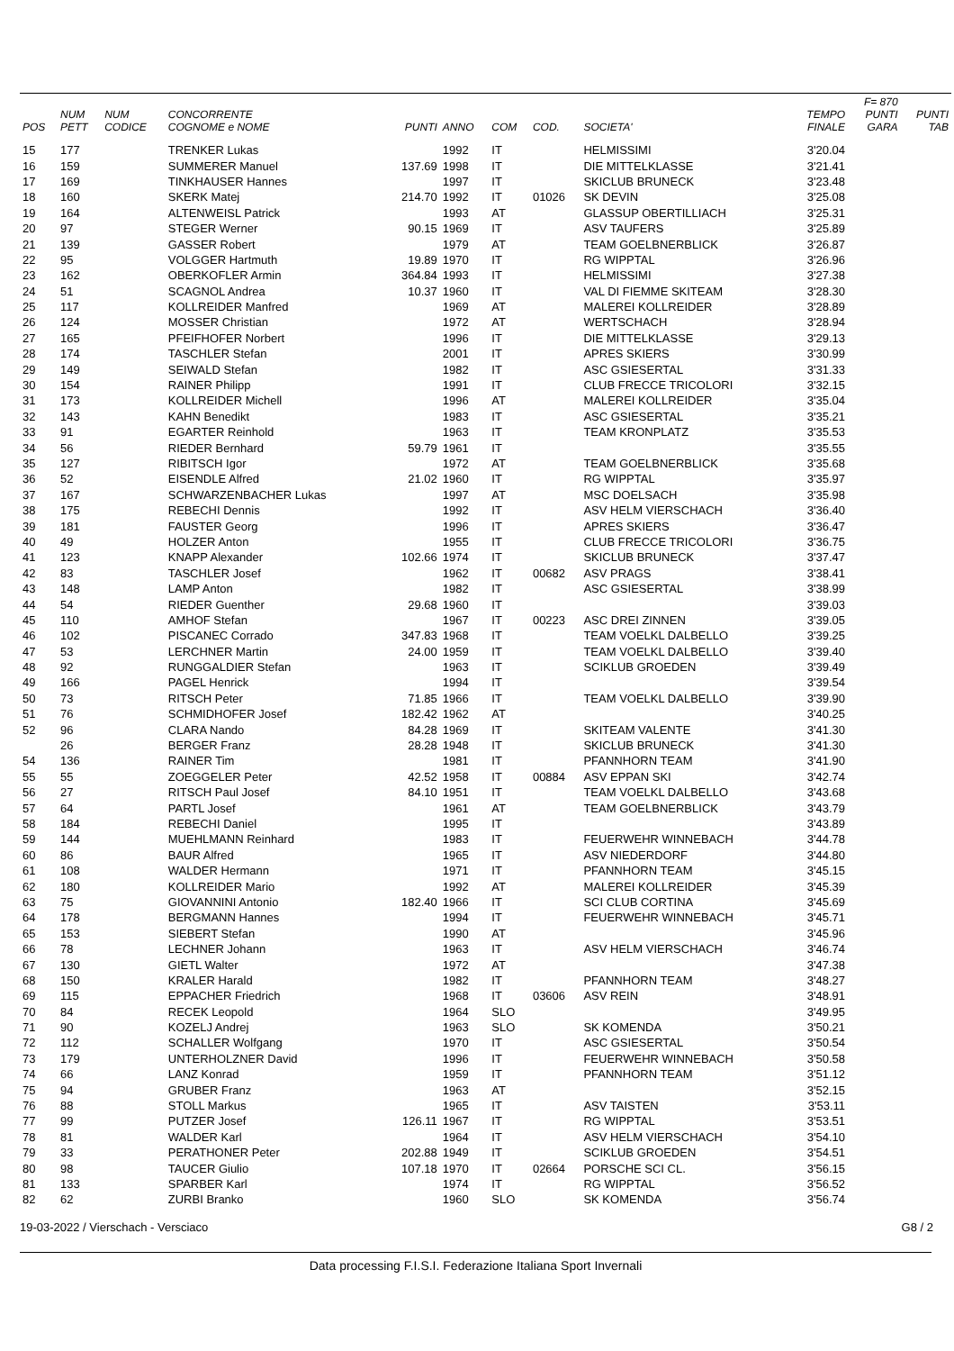| POS | NUM PETT | NUM CODICE | CONCORRENTE COGNOME e NOME | PUNTI | ANNO | COM | COD. | SOCIETA' | TEMPO FINALE | F= 870 PUNTI GARA | PUNTI TAB |
| --- | --- | --- | --- | --- | --- | --- | --- | --- | --- | --- | --- |
| 15 | 177 | | TRENKER Lukas | | 1992 | IT | | HELMISSIMI | 3'20.04 | | |
| 16 | 159 | | SUMMERER Manuel | 137.69 | 1998 | IT | | DIE MITTELKLASSE | 3'21.41 | | |
| 17 | 169 | | TINKHAUSER Hannes | | 1997 | IT | | SKICLUB BRUNECK | 3'23.48 | | |
| 18 | 160 | | SKERK Matej | 214.70 | 1992 | IT | 01026 | SK DEVIN | 3'25.08 | | |
| 19 | 164 | | ALTENWEISL Patrick | | 1993 | AT | | GLASSUP OBERTILLIACH | 3'25.31 | | |
| 20 | 97 | | STEGER Werner | 90.15 | 1969 | IT | | ASV TAUFERS | 3'25.89 | | |
| 21 | 139 | | GASSER Robert | | 1979 | AT | | TEAM GOELBNERBLICK | 3'26.87 | | |
| 22 | 95 | | VOLGGER Hartmuth | 19.89 | 1970 | IT | | RG WIPPTAL | 3'26.96 | | |
| 23 | 162 | | OBERKOFLER Armin | 364.84 | 1993 | IT | | HELMISSIMI | 3'27.38 | | |
| 24 | 51 | | SCAGNOL Andrea | 10.37 | 1960 | IT | | VAL DI FIEMME SKITEAM | 3'28.30 | | |
| 25 | 117 | | KOLLREIDER Manfred | | 1969 | AT | | MALEREI KOLLREIDER | 3'28.89 | | |
| 26 | 124 | | MOSSER Christian | | 1972 | AT | | WERTSCHACH | 3'28.94 | | |
| 27 | 165 | | PFEIFHOFER Norbert | | 1996 | IT | | DIE MITTELKLASSE | 3'29.13 | | |
| 28 | 174 | | TASCHLER Stefan | | 2001 | IT | | APRES SKIERS | 3'30.99 | | |
| 29 | 149 | | SEIWALD Stefan | | 1982 | IT | | ASC GSIESERTAL | 3'31.33 | | |
| 30 | 154 | | RAINER Philipp | | 1991 | IT | | CLUB FRECCE TRICOLORI | 3'32.15 | | |
| 31 | 173 | | KOLLREIDER Michell | | 1996 | AT | | MALEREI KOLLREIDER | 3'35.04 | | |
| 32 | 143 | | KAHN Benedikt | | 1983 | IT | | ASC GSIESERTAL | 3'35.21 | | |
| 33 | 91 | | EGARTER Reinhold | | 1963 | IT | | TEAM KRONPLATZ | 3'35.53 | | |
| 34 | 56 | | RIEDER Bernhard | 59.79 | 1961 | IT | | | 3'35.55 | | |
| 35 | 127 | | RIBITSCH Igor | | 1972 | AT | | TEAM GOELBNERBLICK | 3'35.68 | | |
| 36 | 52 | | EISENDLE Alfred | 21.02 | 1960 | IT | | RG WIPPTAL | 3'35.97 | | |
| 37 | 167 | | SCHWARZENBACHER Lukas | | 1997 | AT | | MSC DOELSACH | 3'35.98 | | |
| 38 | 175 | | REBECHI Dennis | | 1992 | IT | | ASV HELM VIERSCHACH | 3'36.40 | | |
| 39 | 181 | | FAUSTER Georg | | 1996 | IT | | APRES SKIERS | 3'36.47 | | |
| 40 | 49 | | HOLZER Anton | | 1955 | IT | | CLUB FRECCE TRICOLORI | 3'36.75 | | |
| 41 | 123 | | KNAPP Alexander | 102.66 | 1974 | IT | | SKICLUB BRUNECK | 3'37.47 | | |
| 42 | 83 | | TASCHLER Josef | | 1962 | IT | 00682 | ASV PRAGS | 3'38.41 | | |
| 43 | 148 | | LAMP Anton | | 1982 | IT | | ASC GSIESERTAL | 3'38.99 | | |
| 44 | 54 | | RIEDER Guenther | 29.68 | 1960 | IT | | | 3'39.03 | | |
| 45 | 110 | | AMHOF Stefan | | 1967 | IT | 00223 | ASC DREI ZINNEN | 3'39.05 | | |
| 46 | 102 | | PISCANEC Corrado | 347.83 | 1968 | IT | | TEAM VOELKL DALBELLO | 3'39.25 | | |
| 47 | 53 | | LERCHNER Martin | 24.00 | 1959 | IT | | TEAM VOELKL DALBELLO | 3'39.40 | | |
| 48 | 92 | | RUNGGALDIER Stefan | | 1963 | IT | | SCIKLUB GROEDEN | 3'39.49 | | |
| 49 | 166 | | PAGEL Henrick | | 1994 | IT | | | 3'39.54 | | |
| 50 | 73 | | RITSCH Peter | 71.85 | 1966 | IT | | TEAM VOELKL DALBELLO | 3'39.90 | | |
| 51 | 76 | | SCHMIDHOFER Josef | 182.42 | 1962 | AT | | | 3'40.25 | | |
| 52 | 96 | | CLARA Nando | 84.28 | 1969 | IT | | SKITEAM VALENTE | 3'41.30 | | |
| | 26 | | BERGER Franz | 28.28 | 1948 | IT | | SKICLUB BRUNECK | 3'41.30 | | |
| 54 | 136 | | RAINER Tim | | 1981 | IT | | PFANNHORN TEAM | 3'41.90 | | |
| 55 | 55 | | ZOEGGELER Peter | 42.52 | 1958 | IT | 00884 | ASV EPPAN SKI | 3'42.74 | | |
| 56 | 27 | | RITSCH Paul Josef | 84.10 | 1951 | IT | | TEAM VOELKL DALBELLO | 3'43.68 | | |
| 57 | 64 | | PARTL Josef | | 1961 | AT | | TEAM GOELBNERBLICK | 3'43.79 | | |
| 58 | 184 | | REBECHI Daniel | | 1995 | IT | | | 3'43.89 | | |
| 59 | 144 | | MUEHLMANN Reinhard | | 1983 | IT | | FEUERWEHR WINNEBACH | 3'44.78 | | |
| 60 | 86 | | BAUR Alfred | | 1965 | IT | | ASV NIEDERDORF | 3'44.80 | | |
| 61 | 108 | | WALDER Hermann | | 1971 | IT | | PFANNHORN TEAM | 3'45.15 | | |
| 62 | 180 | | KOLLREIDER Mario | | 1992 | AT | | MALEREI KOLLREIDER | 3'45.39 | | |
| 63 | 75 | | GIOVANNINI Antonio | 182.40 | 1966 | IT | | SCI CLUB CORTINA | 3'45.69 | | |
| 64 | 178 | | BERGMANN Hannes | | 1994 | IT | | FEUERWEHR WINNEBACH | 3'45.71 | | |
| 65 | 153 | | SIEBERT Stefan | | 1990 | AT | | | 3'45.96 | | |
| 66 | 78 | | LECHNER Johann | | 1963 | IT | | ASV HELM VIERSCHACH | 3'46.74 | | |
| 67 | 130 | | GIETL Walter | | 1972 | AT | | | 3'47.38 | | |
| 68 | 150 | | KRALER Harald | | 1982 | IT | | PFANNHORN TEAM | 3'48.27 | | |
| 69 | 115 | | EPPACHER Friedrich | | 1968 | IT | 03606 | ASV REIN | 3'48.91 | | |
| 70 | 84 | | RECEK Leopold | | 1964 | SLO | | | 3'49.95 | | |
| 71 | 90 | | KOZELJ Andrej | | 1963 | SLO | | SK KOMENDA | 3'50.21 | | |
| 72 | 112 | | SCHALLER Wolfgang | | 1970 | IT | | ASC GSIESERTAL | 3'50.54 | | |
| 73 | 179 | | UNTERHOLZNER David | | 1996 | IT | | FEUERWEHR WINNEBACH | 3'50.58 | | |
| 74 | 66 | | LANZ Konrad | | 1959 | IT | | PFANNHORN TEAM | 3'51.12 | | |
| 75 | 94 | | GRUBER Franz | | 1963 | AT | | | 3'52.15 | | |
| 76 | 88 | | STOLL Markus | | 1965 | IT | | ASV TAISTEN | 3'53.11 | | |
| 77 | 99 | | PUTZER Josef | 126.11 | 1967 | IT | | RG WIPPTAL | 3'53.51 | | |
| 78 | 81 | | WALDER Karl | | 1964 | IT | | ASV HELM VIERSCHACH | 3'54.10 | | |
| 79 | 33 | | PERATHONER Peter | 202.88 | 1949 | IT | | SCIKLUB GROEDEN | 3'54.51 | | |
| 80 | 98 | | TAUCER Giulio | 107.18 | 1970 | IT | 02664 | PORSCHE SCI CL. | 3'56.15 | | |
| 81 | 133 | | SPARBER Karl | | 1974 | IT | | RG WIPPTAL | 3'56.52 | | |
| 82 | 62 | | ZURBI Branko | | 1960 | SLO | | SK KOMENDA | 3'56.74 | | |
19-03-2022 / Vierschach - Versciaco G8 / 2
Data processing F.I.S.I. Federazione Italiana Sport Invernali